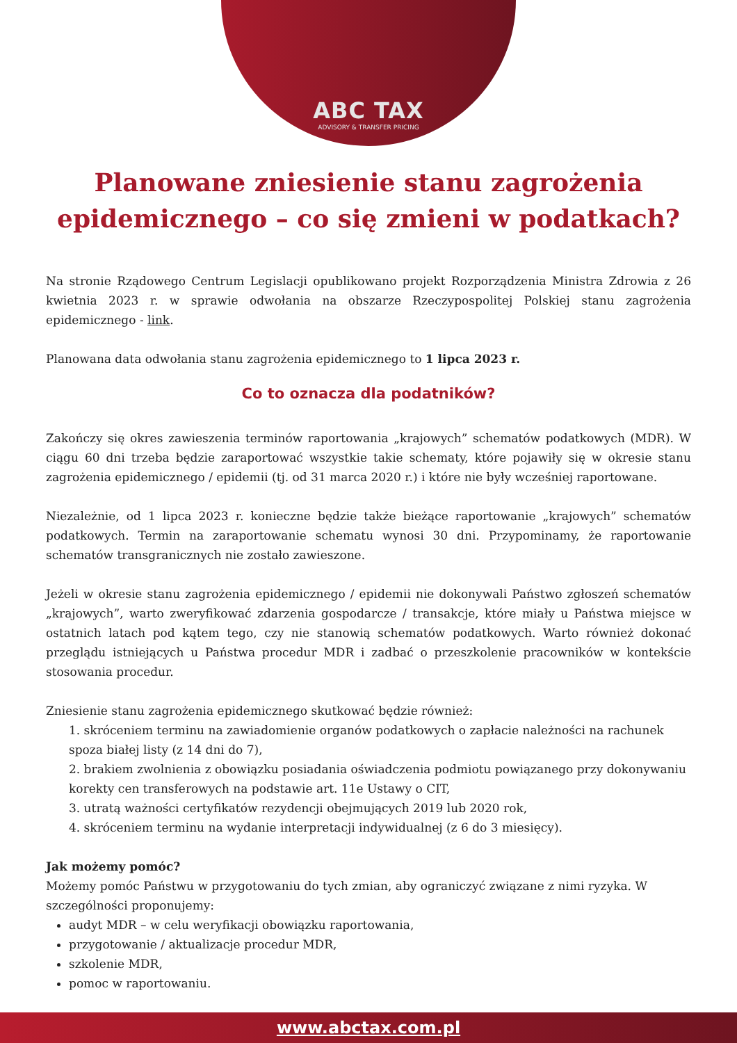ABC TAX
ADVISORY & TRANSFER PRICING
Planowane zniesienie stanu zagrożenia epidemicznego – co się zmieni w podatkach?
Na stronie Rządowego Centrum Legislacji opublikowano projekt Rozporządzenia Ministra Zdrowia z 26 kwietnia 2023 r. w sprawie odwołania na obszarze Rzeczypospolitej Polskiej stanu zagrożenia epidemicznego - link.
Planowana data odwołania stanu zagrożenia epidemicznego to 1 lipca 2023 r.
Co to oznacza dla podatników?
Zakończy się okres zawieszenia terminów raportowania „krajowych” schematów podatkowych (MDR). W ciągu 60 dni trzeba będzie zaraportować wszystkie takie schematy, które pojawiły się w okresie stanu zagrożenia epidemicznego / epidemii (tj. od 31 marca 2020 r.) i które nie były wcześniej raportowane.
Niezależnie, od 1 lipca 2023 r. konieczne będzie także bieżące raportowanie „krajowych” schematów podatkowych. Termin na zaraportowanie schematu wynosi 30 dni. Przypominamy, że raportowanie schematów transgranicznych nie zostało zawieszone.
Jeżeli w okresie stanu zagrożenia epidemicznego / epidemii nie dokonywali Państwo zgłoszeń schematów „krajowych”, warto zweryfikować zdarzenia gospodarcze / transakcje, które miały u Państwa miejsce w ostatnich latach pod kątem tego, czy nie stanowią schematów podatkowych. Warto również dokonać przeglądu istniejących u Państwa procedur MDR i zadbać o przeszkolenie pracowników w kontekście stosowania procedur.
Zniesienie stanu zagrożenia epidemicznego skutkować będzie również:
1. skróceniem terminu na zawiadomienie organów podatkowych o zapłacie należności na rachunek spoza białej listy (z 14 dni do 7),
2. brakiem zwolnienia z obowiązku posiadania oświadczenia podmiotu powiązanego przy dokonywaniu korekty cen transferowych na podstawie art. 11e Ustawy o CIT,
3. utratą ważności certyfikatów rezydencji obejmujących 2019 lub 2020 rok,
4. skróceniem terminu na wydanie interpretacji indywidualnej (z 6 do 3 miesięcy).
Jak możemy pomóc?
Możemy pomóc Państwu w przygotowaniu do tych zmian, aby ograniczyć związane z nimi ryzyka. W szczególności proponujemy:
audyt MDR – w celu weryfikacji obowiązku raportowania,
przygotowanie / aktualizacje procedur MDR,
szkolenie MDR,
pomoc w raportowaniu.
www.abctax.com.pl